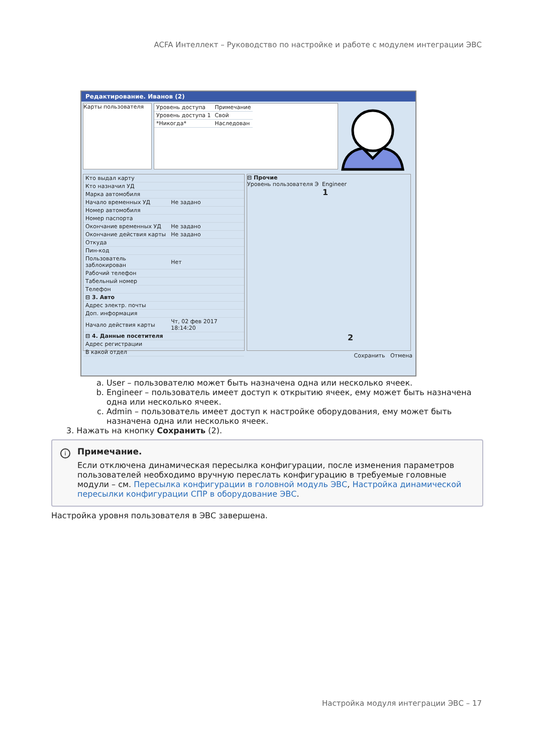ACFA Интеллект – Руководство по настройке и работе с модулем интеграции ЭВС
Редактирование. Иванов (2)
Карты пользователя
| Уровень доступа | Примечание |
| Уровень доступа 1 | Свой |
| *Никогда* | Наследован |
| Кто выдал карту | |
| Кто назначил УД | |
| Марка автомобиля | |
| Начало временных УД | Не задано |
| Номер автомобиля | |
| Номер паспорта | |
| Окончание временных УД | Не задано |
| Окончание действия карты | Не задано |
| Откуда | |
| Пин-код | |
| Пользователь заблокирован | Нет |
| Рабочий телефон | |
| Табельный номер | |
| Телефон | |
| ⊟ 3. Авто | |
| Адрес электр. почты | |
| Доп. информация | |
| Начало действия карты | Чт, 02 фев 2017 18:14:20 |
| ⊟ 4. Данные посетителя | |
| Адрес регистрации | |
| В какой отдел | |
⊟ Прочие
Уровень пользователя Э Engineer
1
2
Сохранить Отмена
a. User – пользователю может быть назначена одна или несколько ячеек.
b. Engineer – пользователь имеет доступ к открытию ячеек, ему может быть назначена одна или несколько ячеек.
c. Admin – пользователь имеет доступ к настройке оборудования, ему может быть назначена одна или несколько ячеек.
3. Нажать на кнопку Сохранить (2).
i Примечание.
Если отключена динамическая пересылка конфигурации, после изменения параметров пользователей необходимо вручную переслать конфигурацию в требуемые головные модули – см. Пересылка конфигурации в головной модуль ЭВС, Настройка динамической пересылки конфигурации СПР в оборудование ЭВС.
Настройка уровня пользователя в ЭВС завершена.
Настройка модуля интеграции ЭВС – 17